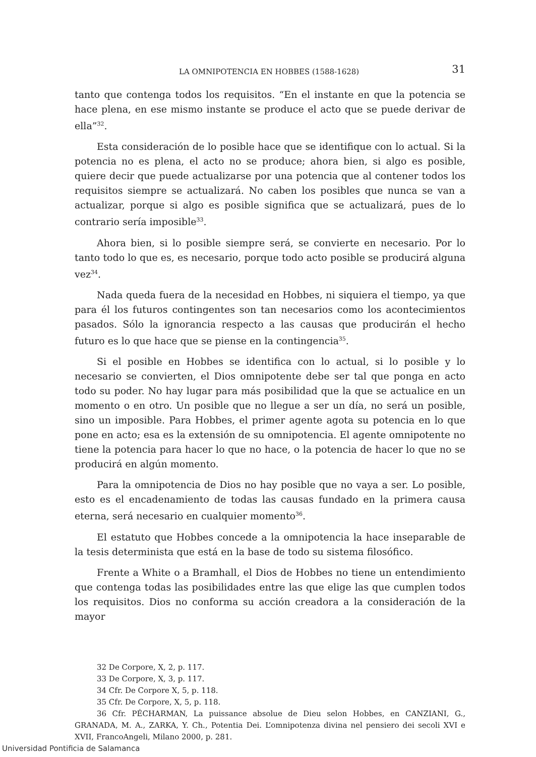LA OMNIPOTENCIA EN HOBBES (1588-1628) 31
tanto que contenga todos los requisitos. “En el instante en que la potencia se hace plena, en ese mismo instante se produce el acto que se puede derivar de ella”<sup>32</sup>.
Esta consideración de lo posible hace que se identifique con lo actual. Si la potencia no es plena, el acto no se produce; ahora bien, si algo es posible, quiere decir que puede actualizarse por una potencia que al contener todos los requisitos siempre se actualizará. No caben los posibles que nunca se van a actualizar, porque si algo es posible significa que se actualizará, pues de lo contrario sería imposible<sup>33</sup>.
Ahora bien, si lo posible siempre será, se convierte en necesario. Por lo tanto todo lo que es, es necesario, porque todo acto posible se producirá alguna vez<sup>34</sup>.
Nada queda fuera de la necesidad en Hobbes, ni siquiera el tiempo, ya que para él los futuros contingentes son tan necesarios como los acontecimientos pasados. Sólo la ignorancia respecto a las causas que producirán el hecho futuro es lo que hace que se piense en la contingencia<sup>35</sup>.
Si el posible en Hobbes se identifica con lo actual, si lo posible y lo necesario se convierten, el Dios omnipotente debe ser tal que ponga en acto todo su poder. No hay lugar para más posibilidad que la que se actualice en un momento o en otro. Un posible que no llegue a ser un día, no será un posible, sino un imposible. Para Hobbes, el primer agente agota su potencia en lo que pone en acto; esa es la extensión de su omnipotencia. El agente omnipotente no tiene la potencia para hacer lo que no hace, o la potencia de hacer lo que no se producirá en algún momento.
Para la omnipotencia de Dios no hay posible que no vaya a ser. Lo posible, esto es el encadenamiento de todas las causas fundado en la primera causa eterna, será necesario en cualquier momento<sup>36</sup>.
El estatuto que Hobbes concede a la omnipotencia la hace inseparable de la tesis determinista que está en la base de todo su sistema filosófico.
Frente a White o a Bramhall, el Dios de Hobbes no tiene un entendimiento que contenga todas las posibilidades entre las que elige las que cumplen todos los requisitos. Dios no conforma su acción creadora a la consideración de la mayor
32 De Corpore, X, 2, p. 117.
33 De Corpore, X, 3, p. 117.
34 Cfr. De Corpore X, 5, p. 118.
35 Cfr. De Corpore, X, 5, p. 118.
36 Cfr. PÉCHARMAN, La puissance absolue de Dieu selon Hobbes, en CANZIANI, G., GRANADA, M. A., ZARKA, Y. Ch., Potentia Dei. L’omnipotenza divina nel pensiero dei secoli XVI e XVII, FrancoAngeli, Milano 2000, p. 281.
Universidad Pontificia de Salamanca